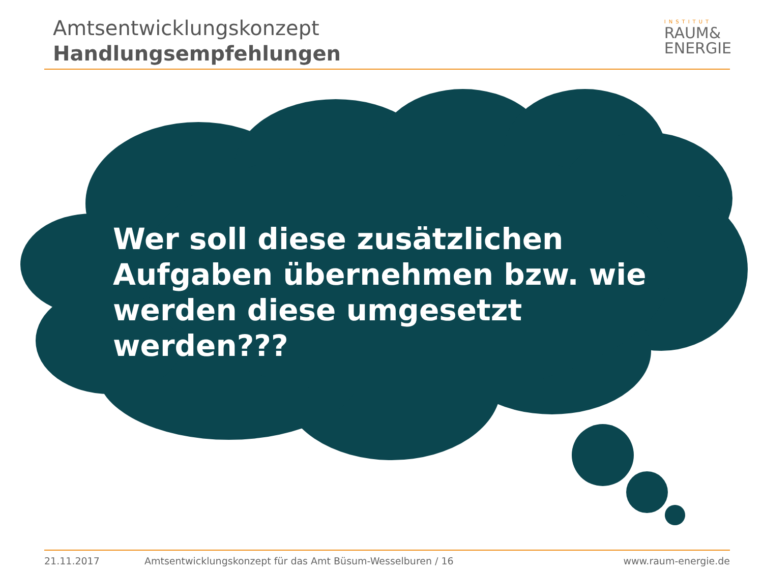Amtsentwicklungskonzept
Handlungsempfehlungen
INSTITUT
RAUM&
ENERGIE
Wer soll diese zusätzlichen Aufgaben übernehmen bzw. wie werden diese umgesetzt werden???
21.11.2017 Amtsentwicklungskonzept für das Amt Büsum-Wesselburen / 16 www.raum-energie.de